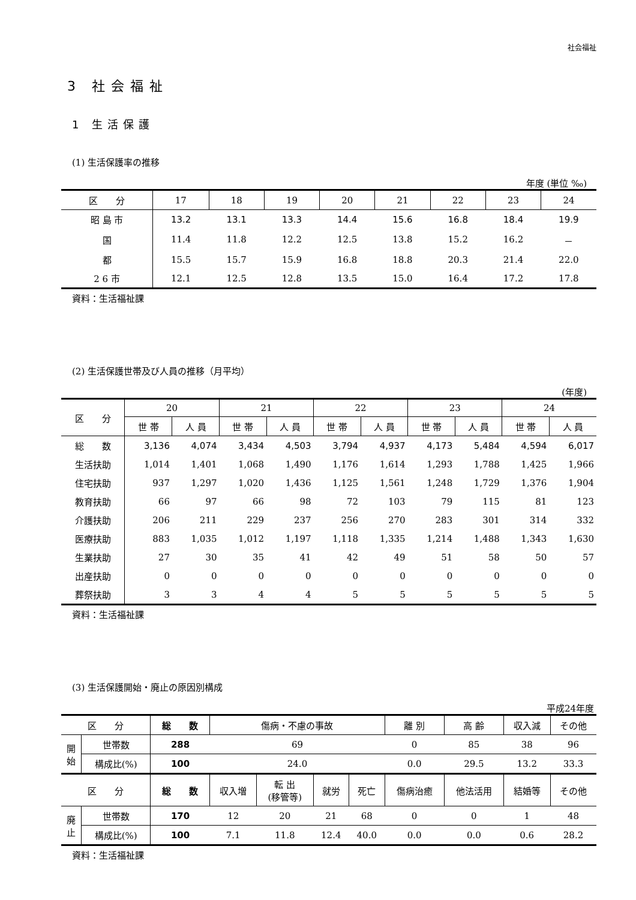社会福祉
3 社会福祉
1 生活保護
(1) 生活保護率の推移
年度 (単位 ‰)
| 区 分 | 17 | 18 | 19 | 20 | 21 | 22 | 23 | 24 |
| --- | --- | --- | --- | --- | --- | --- | --- | --- |
| 昭 島 市 | 13.2 | 13.1 | 13.3 | 14.4 | 15.6 | 16.8 | 18.4 | 19.9 |
| 国 | 11.4 | 11.8 | 12.2 | 12.5 | 13.8 | 15.2 | 16.2 | － |
| 都 | 15.5 | 15.7 | 15.9 | 16.8 | 18.8 | 20.3 | 21.4 | 22.0 |
| 2 6 市 | 12.1 | 12.5 | 12.8 | 13.5 | 15.0 | 16.4 | 17.2 | 17.8 |
資料：生活福祉課
(2) 生活保護世帯及び人員の推移（月平均）
(年度)
| 区 分 | 20 | | 21 | | 22 | | 23 | | 24 | |
| --- | --- | --- | --- | --- | --- | --- | --- | --- | --- | --- |
| | 世 帯 | 人 員 | 世 帯 | 人 員 | 世 帯 | 人 員 | 世 帯 | 人 員 | 世 帯 | 人 員 |
| 総 数 | 3,136 | 4,074 | 3,434 | 4,503 | 3,794 | 4,937 | 4,173 | 5,484 | 4,594 | 6,017 |
| 生活扶助 | 1,014 | 1,401 | 1,068 | 1,490 | 1,176 | 1,614 | 1,293 | 1,788 | 1,425 | 1,966 |
| 住宅扶助 | 937 | 1,297 | 1,020 | 1,436 | 1,125 | 1,561 | 1,248 | 1,729 | 1,376 | 1,904 |
| 教育扶助 | 66 | 97 | 66 | 98 | 72 | 103 | 79 | 115 | 81 | 123 |
| 介護扶助 | 206 | 211 | 229 | 237 | 256 | 270 | 283 | 301 | 314 | 332 |
| 医療扶助 | 883 | 1,035 | 1,012 | 1,197 | 1,118 | 1,335 | 1,214 | 1,488 | 1,343 | 1,630 |
| 生業扶助 | 27 | 30 | 35 | 41 | 42 | 49 | 51 | 58 | 50 | 57 |
| 出産扶助 | 0 | 0 | 0 | 0 | 0 | 0 | 0 | 0 | 0 | 0 |
| 葬祭扶助 | 3 | 3 | 4 | 4 | 5 | 5 | 5 | 5 | 5 | 5 |
資料：生活福祉課
(3) 生活保護開始・廃止の原因別構成
平成24年度
| 区 分 | | 総 数 | 傷病・不慮の事故 | | | | 離 別 | 高 齢 | 収入減 | その他 |
| --- | --- | --- | --- | --- | --- | --- | --- | --- | --- | --- |
| 開 始 | 世帯数 | 288 | 69 | | | | 0 | 85 | 38 | 96 |
| | 構成比(%) | 100 | 24.0 | | | | 0.0 | 29.5 | 13.2 | 33.3 |
| 区 分 | | 総 数 | 収入増 | 転 出 (移管等) | 就労 | 死亡 | 傷病治癒 | 他法活用 | 結婚等 | その他 |
| 廃 止 | 世帯数 | 170 | 12 | 20 | 21 | 68 | 0 | 0 | 1 | 48 |
| | 構成比(%) | 100 | 7.1 | 11.8 | 12.4 | 40.0 | 0.0 | 0.0 | 0.6 | 28.2 |
資料：生活福祉課